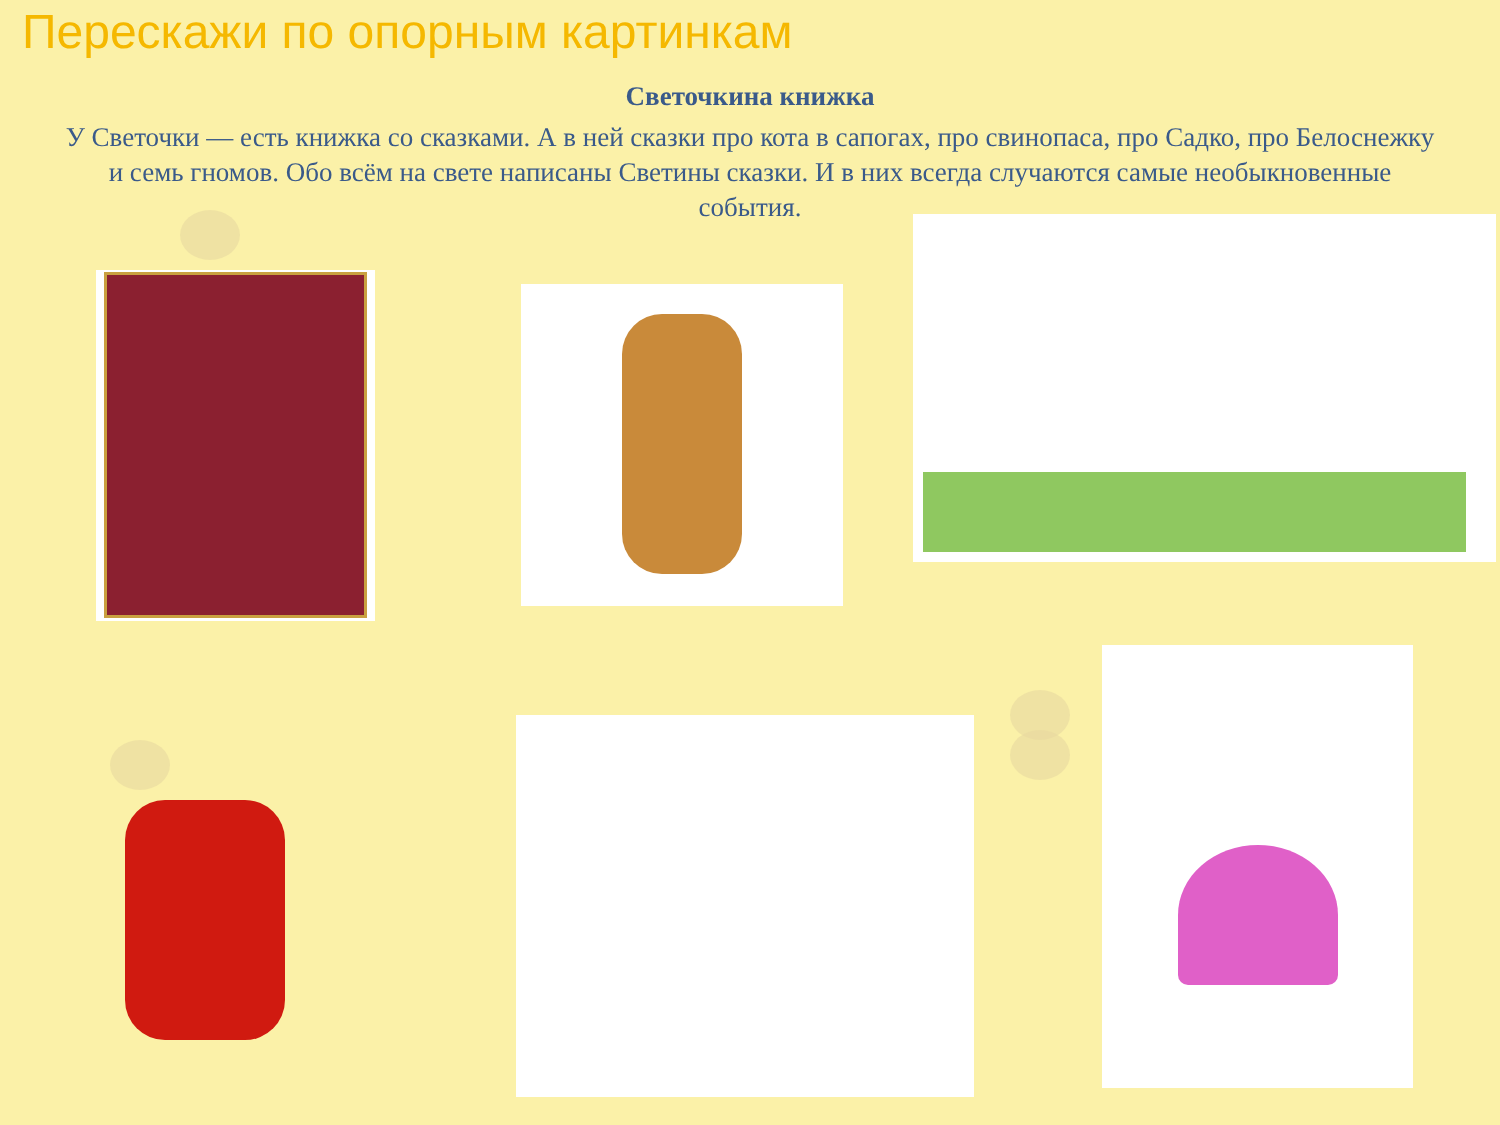Перескажи по опорным картинкам
Светочкина книжка
У Светочки — есть книжка со сказками. А в ней сказки про кота в сапогах, про свинопаса, про Садко, про Белоснежку и семь гномов. Обо всём на свете написаны Светины сказки. И в них всегда случаются самые необыкновенные события.